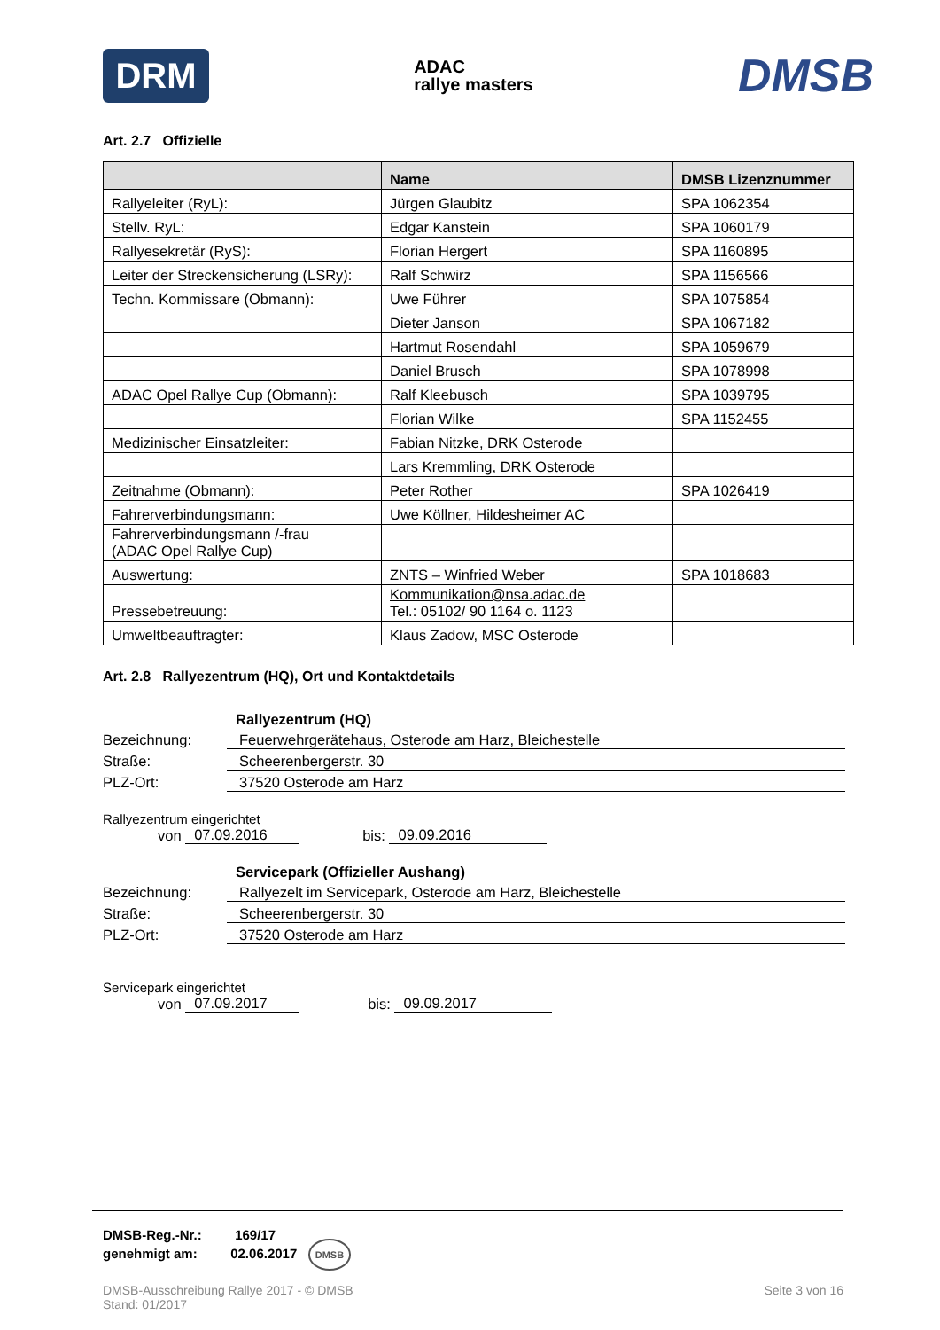DRM
ADAC
rallye masters
DMSB
Art. 2.7 Offizielle
| | Name | DMSB Lizenznummer |
| --- | --- | --- |
| Rallyeleiter (RyL): | Jürgen Glaubitz | SPA 1062354 |
| Stellv. RyL: | Edgar Kanstein | SPA 1060179 |
| Rallyesekretär (RyS): | Florian Hergert | SPA 1160895 |
| Leiter der Streckensicherung (LSRy): | Ralf Schwirz | SPA 1156566 |
| Techn. Kommissare (Obmann): | Uwe Führer | SPA 1075854 |
| | Dieter Janson | SPA 1067182 |
| | Hartmut Rosendahl | SPA 1059679 |
| | Daniel Brusch | SPA 1078998 |
| ADAC Opel Rallye Cup (Obmann): | Ralf Kleebusch | SPA 1039795 |
| | Florian Wilke | SPA 1152455 |
| Medizinischer Einsatzleiter: | Fabian Nitzke, DRK Osterode | |
| | Lars Kremmling, DRK Osterode | |
| Zeitnahme (Obmann): | Peter Rother | SPA 1026419 |
| Fahrerverbindungsmann: | Uwe Köllner, Hildesheimer AC | |
| Fahrerverbindungsmann /-frau (ADAC Opel Rallye Cup) | | |
| Auswertung: | ZNTS – Winfried Weber | SPA 1018683 |
| Pressebetreuung: | Kommunikation@nsa.adac.de Tel.: 05102/ 90 1164 o. 1123 | |
| Umweltbeauftragter: | Klaus Zadow, MSC Osterode | |
Art. 2.8 Rallyezentrum (HQ), Ort und Kontaktdetails
Rallyezentrum (HQ)
Bezeichnung: Feuerwehrgerätehaus, Osterode am Harz, Bleichestelle
Straße: Scheerenbergerstr. 30
PLZ-Ort: 37520 Osterode am Harz
Rallyezentrum eingerichtet
von 07.09.2016 bis: 09.09.2016
Servicepark (Offizieller Aushang)
Bezeichnung: Rallyezelt im Servicepark, Osterode am Harz, Bleichestelle
Straße: Scheerenbergerstr. 30
PLZ-Ort: 37520 Osterode am Harz
Servicepark eingerichtet
von 07.09.2017 bis: 09.09.2017
DMSB-Reg.-Nr.: 169/17
genehmigt am: 02.06.2017 DMSB
DMSB-Ausschreibung Rallye 2017 - © DMSB
Stand: 01/2017
Seite 3 von 16